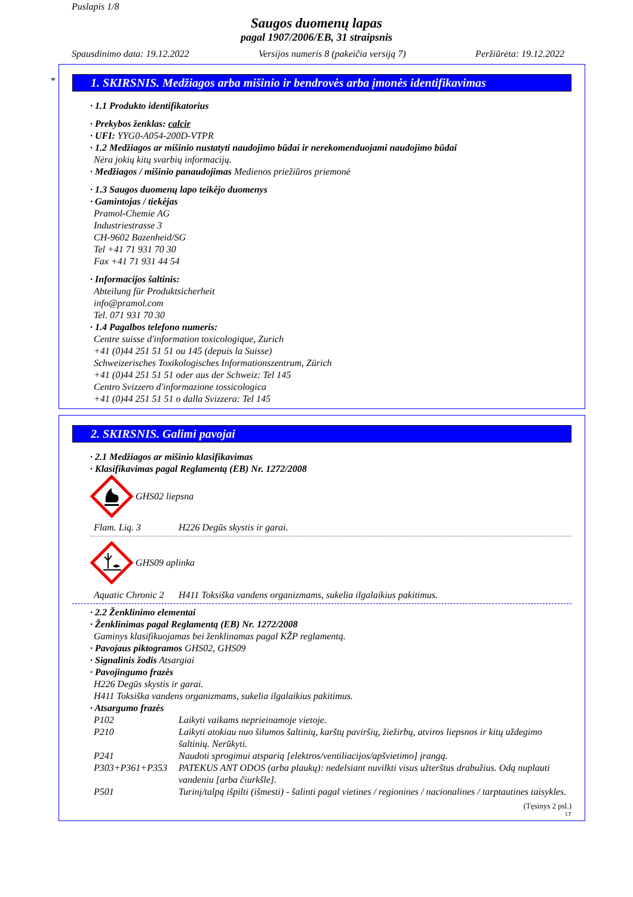Puslapis 1/8
Saugos duomenų lapas
pagal 1907/2006/EB, 31 straipsnis
Spausdinimo data: 19.12.2022 Versijos numeris 8 (pakeičia versiją 7) Peržiūrėta: 19.12.2022
*
1. SKIRSNIS. Medžiagos arba mišinio ir bendrovės arba įmonės identifikavimas
· 1.1 Produkto identifikatorius
· Prekybos ženklas: calcir
· UFI: YYG0-A054-200D-VTPR
· 1.2 Medžiagos ar mišinio nustatyti naudojimo būdai ir nerekomenduojami naudojimo būdai
Nėra jokių kitų svarbių informacijų.
· Medžiagos / mišinio panaudojimas Medienos priežiūros priemonė
· 1.3 Saugos duomenų lapo teikėjo duomenys
· Gamintojas / tiekėjas
Pramol-Chemie AG
Industriestrasse 3
CH-9602 Bazenheid/SG
Tel +41 71 931 70 30
Fax +41 71 931 44 54
· Informacijos šaltinis:
Abteilung für Produktsicherheit
info@pramol.com
Tel. 071 931 70 30
· 1.4 Pagalbos telefono numeris:
Centre suisse d'information toxicologique, Zurich
+41 (0)44 251 51 51 ou 145 (depuis la Suisse)
Schweizerisches Toxikologisches Informationszentrum, Zürich
+41 (0)44 251 51 51 oder aus der Schweiz: Tel 145
Centro Svizzero d'informazione tossicologica
+41 (0)44 251 51 51 o dalla Svizzera: Tel 145
2. SKIRSNIS. Galimi pavojai
· 2.1 Medžiagos ar mišinio klasifikavimas
· Klasifikavimas pagal Reglamentą (EB) Nr. 1272/2008
GHS02 liepsna
Flam. Liq. 3 H226 Degūs skystis ir garai.
GHS09 aplinka
Aquatic Chronic 2 H411 Toksiška vandens organizmams, sukelia ilgalaikius pakitimus.
· 2.2 Ženklinimo elementai
· Ženklinimas pagal Reglamentą (EB) Nr. 1272/2008
Gaminys klasifikuojamas bei ženklinamas pagal KŽP reglamentą.
· Pavojaus piktogramos GHS02, GHS09
· Signalinis žodis Atsargiai
· Pavojingumo frazės
H226 Degūs skystis ir garai.
H411 Toksiška vandens organizmams, sukelia ilgalaikius pakitimus.
· Atsargumo frazės
P102 Laikyti vaikams neprieinamoje vietoje.
P210 Laikyti atokiau nuo šilumos šaltinių, karštų paviršių, žiežirbų, atviros liepsnos ir kitų uždegimo šaltinių. Nerūkyti.
P241 Naudoti sprogimui atsparią [elektros/ventiliacijos/apšvietimo] įrangą.
P303+P361+P353 PATEKUS ANT ODOS (arba plaukų): nedelsiant nuvilkti visus užterštus drabužius. Odą nuplauti vandeniu [arba čiurkšle].
P501 Turinį/talpą išpilti (išmesti) - šalinti pagal vietines / regionines / nacionalines / tarptautines taisykles.
(Tęsinys 2 psl.)
LT